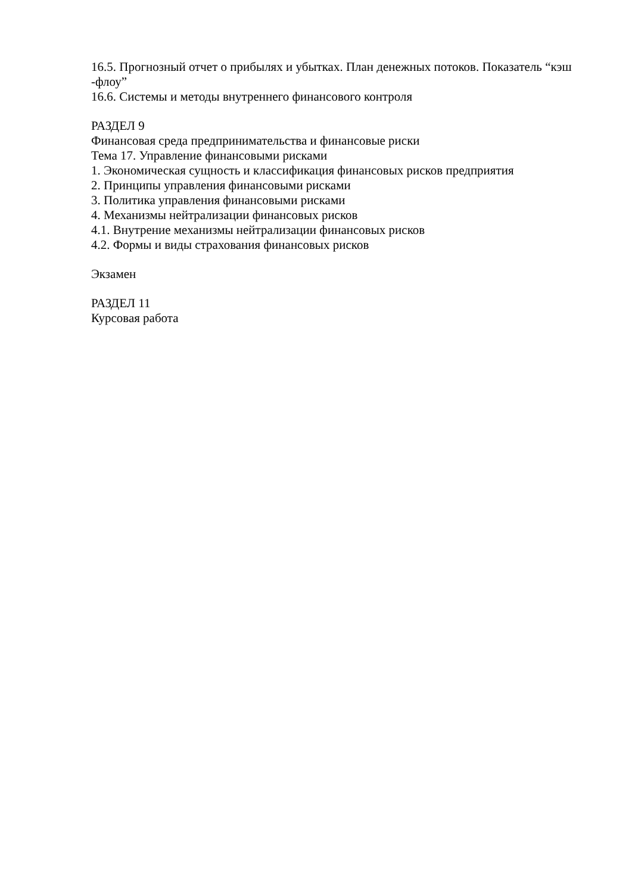16.5. Прогнозный отчет о прибылях и убытках. План денежных потоков. Показатель “кэш -флоу”
16.6. Системы и методы внутреннего финансового контроля
РАЗДЕЛ 9
Финансовая среда предпринимательства и финансовые риски
Тема 17. Управление финансовыми рисками
1. Экономическая сущность и классификация финансовых рисков предприятия
2. Принципы управления финансовыми рисками
3. Политика управления финансовыми рисками
4. Механизмы нейтрализации финансовых рисков
4.1. Внутрение механизмы нейтрализации финансовых рисков
4.2. Формы и виды страхования финансовых рисков
Экзамен
РАЗДЕЛ 11
Курсовая работа